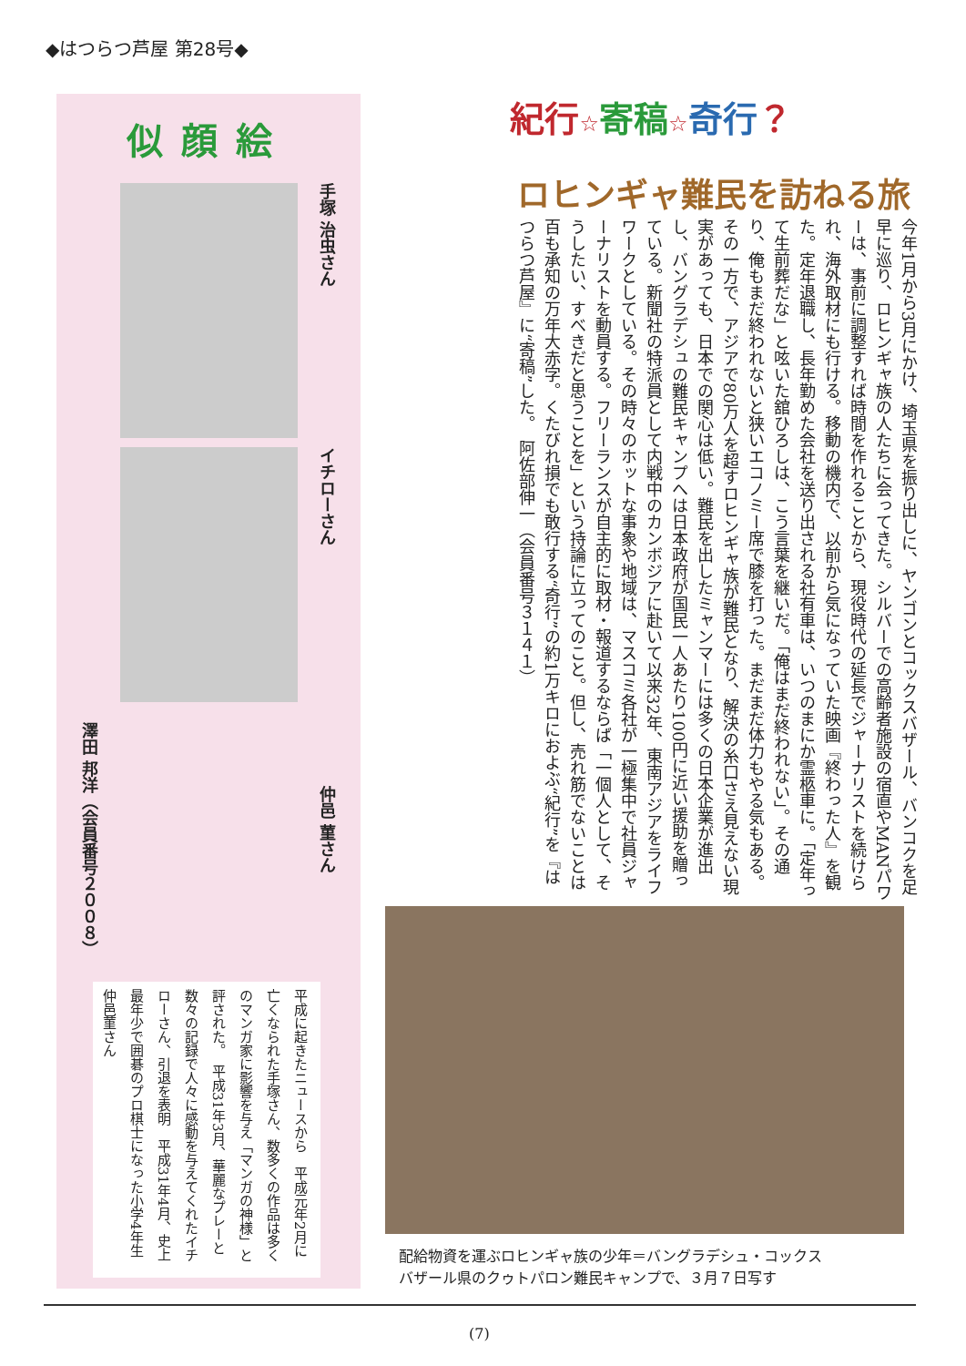◆はつらつ芦屋 第28号◆
似顔絵
手塚 治虫さん
イチローさん
澤田 邦洋（会員番号２００８）
平成に起きたニュースから　平成元年2月に亡くなられた手塚さん、数多くの作品は多くのマンガ家に影響を与え「マンガの神様」と評された。　平成31年3月、華麗なプレーと数々の記録で人々に感動を与えてくれたイチローさん、引退を表明　平成31年4月、史上最年少で囲碁のプロ棋士になった小学4年生仲邑菫さん
仲邑 菫さん
紀行☆寄稿☆奇行？
ロヒンギャ難民を訪ねる旅
今年1月から3月にかけ、埼玉県を振り出しに、ヤンゴンとコックスバザール、バンコクを足早に巡り、ロヒンギャ族の人たちに会ってきた。シルバーでの高齢者施設の宿直やMANパワーは、事前に調整すれば時間を作れることから、現役時代の延長でジャーナリストを続けられ、海外取材にも行ける。移動の機内で、以前から気になっていた映画『終わった人』を観た。定年退職し、長年勤めた会社を送り出される社有車は、いつのまにか霊柩車に。「定年って生前葬だな」と呟いた舘ひろしは、こう言葉を継いだ。「俺はまだ終われない」。その通り、俺もまだ終われないと狭いエコノミー席で膝を打った。まだまだ体力もやる気もある。その一方で、アジアで80万人を超すロヒンギャ族が難民となり、解決の糸口さえ見えない現実があっても、日本での関心は低い。難民を出したミャンマーには多くの日本企業が進出し、バングラデシュの難民キャンプへは日本政府が国民一人あたり100円に近い援助を贈っている。新聞社の特派員として内戦中のカンボジアに赴いて以来32年、東南アジアをライフワークとしている。その時々のホットな事象や地域は、マスコミ各社が一極集中で社員ジャーナリストを動員する。フリーランスが自主的に取材・報道するならば「一個人として、そうしたい、すべきだと思うことを」という持論に立ってのこと。但し、売れ筋でないことは百も承知の万年大赤字。くたびれ損でも敢行する“奇行”の約1万キロにおよぶ“紀行”を『はつらつ芦屋』に“寄稿”した。　阿佐部伸一（会員番号３１４１）
配給物資を運ぶロヒンギャ族の少年＝バングラデシュ・コックス
バザール県のクゥトパロン難民キャンプで、３月７日写す
(7)